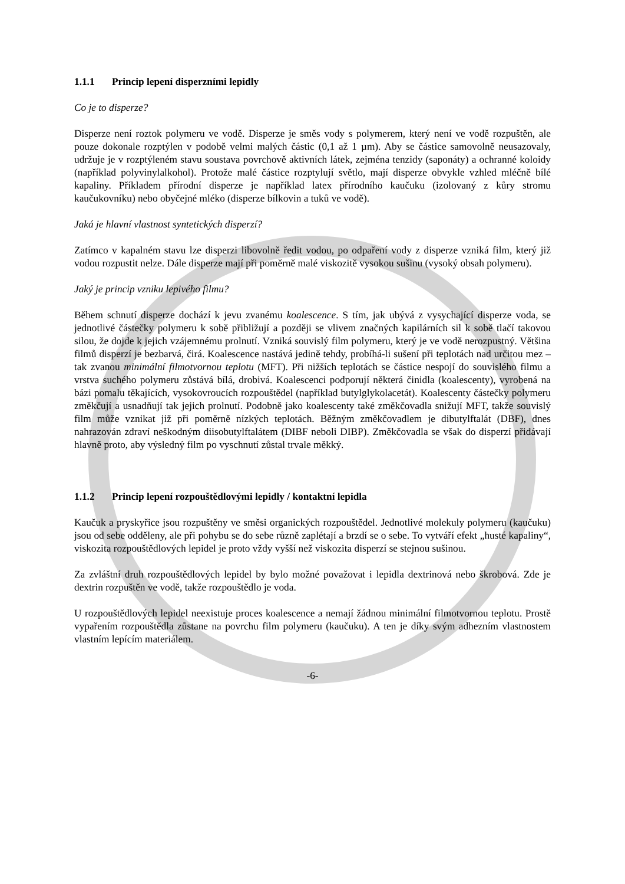1.1.1 Princip lepení disperzními lepidly
Co je to disperze?
Disperze není roztok polymeru ve vodě. Disperze je směs vody s polymerem, který není ve vodě rozpuštěn, ale pouze dokonale rozptýlen v podobě velmi malých částic (0,1 až 1 µm). Aby se částice samovolně neusazovaly, udržuje je v rozptýleném stavu soustava povrchově aktivních látek, zejména tenzidy (saponáty) a ochranné koloidy (například polyvinylalkohol). Protože malé částice rozptylují světlo, mají disperze obvykle vzhled mléčně bílé kapaliny. Příkladem přírodní disperze je například latex přírodního kaučuku (izolovaný z kůry stromu kaučukovníku) nebo obyčejné mléko (disperze bílkovin a tuků ve vodě).
Jaká je hlavní vlastnost syntetických disperzí?
Zatímco v kapalném stavu lze disperzi libovolně ředit vodou, po odpaření vody z disperze vzniká film, který již vodou rozpustit nelze. Dále disperze mají při poměrně malé viskozitě vysokou sušinu (vysoký obsah polymeru).
Jaký je princip vzniku lepivého filmu?
Během schnutí disperze dochází k jevu zvanému koalescence. S tím, jak ubývá z vysychající disperze voda, se jednotlivé částečky polymeru k sobě přibližují a později se vlivem značných kapilárních sil k sobě tlačí takovou silou, že dojde k jejich vzájemnému prolnutí. Vzniká souvislý film polymeru, který je ve vodě nerozpustný. Většina filmů disperzí je bezbarvá, čirá. Koalescence nastává jedině tehdy, probíhá-li sušení při teplotách nad určitou mez – tak zvanou minimální filmotvornou teplotu (MFT). Při nižších teplotách se částice nespojí do souvislého filmu a vrstva suchého polymeru zůstává bílá, drobivá. Koalescenci podporují některá činidla (koalescenty), vyrobená na bázi pomalu těkajících, vysokovroucích rozpouštědel (například butylglykolacetát). Koalescenty částečky polymeru změkčují a usnadňují tak jejich prolnutí. Podobně jako koalescenty také změkčovadla snižují MFT, takže souvislý film může vznikat již při poměrně nízkých teplotách. Běžným změkčovadlem je dibutylftalát (DBF), dnes nahrazován zdraví neškodným diisobutylftalátem (DIBF neboli DIBP). Změkčovadla se však do disperzí přidávají hlavně proto, aby výsledný film po vyschnutí zůstal trvale měkký.
1.1.2 Princip lepení rozpouštědlovými lepidly / kontaktní lepidla
Kaučuk a pryskyřice jsou rozpuštěny ve směsi organických rozpouštědel. Jednotlivé molekuly polymeru (kaučuku) jsou od sebe odděleny, ale při pohybu se do sebe různě zaplétají a brzdí se o sebe. To vytváří efekt „husté kapaliny“, viskozita rozpouštědlových lepidel je proto vždy vyšší než viskozita disperzí se stejnou sušinou.
Za zvláštní druh rozpouštědlových lepidel by bylo možné považovat i lepidla dextrinová nebo škrobová. Zde je dextrin rozpuštěn ve vodě, takže rozpouštědlo je voda.
U rozpouštědlových lepidel neexistuje proces koalescence a nemají žádnou minimální filmotvornou teplotu. Prostě vypařením rozpouštědla zůstane na povrchu film polymeru (kaučuku). A ten je díky svým adhezním vlastnostem vlastním lepícím materiálem.
-6-